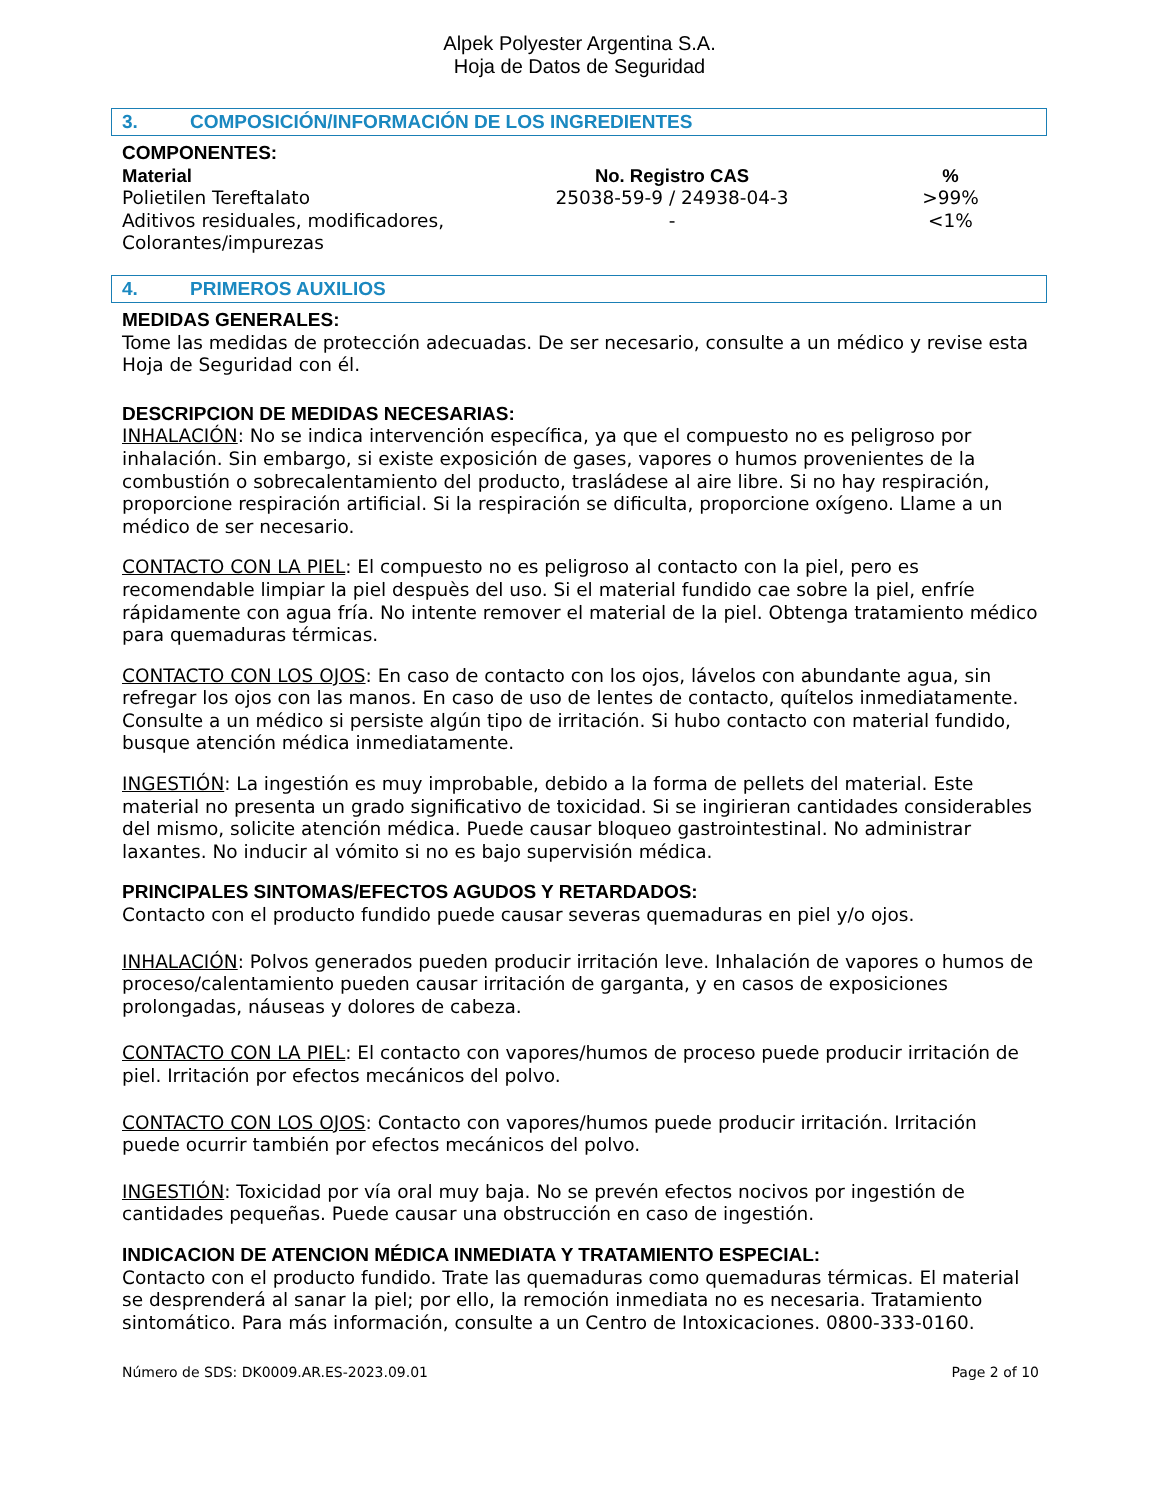Alpek Polyester Argentina S.A.
Hoja de Datos de Seguridad
3. COMPOSICIÓN/INFORMACIÓN DE LOS INGREDIENTES
COMPONENTES:
| Material | No. Registro CAS | % |
| --- | --- | --- |
| Polietilen Tereftalato | 25038-59-9 / 24938-04-3 | >99% |
| Aditivos residuales, modificadores, Colorantes/impurezas | - | <1% |
4. PRIMEROS AUXILIOS
MEDIDAS GENERALES:
Tome las medidas de protección adecuadas. De ser necesario, consulte a un médico y revise esta Hoja de Seguridad con él.
DESCRIPCION DE MEDIDAS NECESARIAS:
INHALACIÓN: No se indica intervención específica, ya que el compuesto no es peligroso por inhalación. Sin embargo, si existe exposición de gases, vapores o humos provenientes de la combustión o sobrecalentamiento del producto, trasládese al aire libre. Si no hay respiración, proporcione respiración artificial. Si la respiración se dificulta, proporcione oxígeno. Llame a un médico de ser necesario.
CONTACTO CON LA PIEL: El compuesto no es peligroso al contacto con la piel, pero es recomendable limpiar la piel despuès del uso. Si el material fundido cae sobre la piel, enfríe rápidamente con agua fría. No intente remover el material de la piel. Obtenga tratamiento médico para quemaduras térmicas.
CONTACTO CON LOS OJOS: En caso de contacto con los ojos, lávelos con abundante agua, sin refregar los ojos con las manos. En caso de uso de lentes de contacto, quítelos inmediatamente. Consulte a un médico si persiste algún tipo de irritación. Si hubo contacto con material fundido, busque atención médica inmediatamente.
INGESTIÓN: La ingestión es muy improbable, debido a la forma de pellets del material. Este material no presenta un grado significativo de toxicidad. Si se ingirieran cantidades considerables del mismo, solicite atención médica. Puede causar bloqueo gastrointestinal. No administrar laxantes. No inducir al vómito si no es bajo supervisión médica.
PRINCIPALES SINTOMAS/EFECTOS AGUDOS Y RETARDADOS:
Contacto con el producto fundido puede causar severas quemaduras en piel y/o ojos.
INHALACIÓN: Polvos generados pueden producir irritación leve. Inhalación de vapores o humos de proceso/calentamiento pueden causar irritación de garganta, y en casos de exposiciones prolongadas, náuseas y dolores de cabeza.
CONTACTO CON LA PIEL: El contacto con vapores/humos de proceso puede producir irritación de piel. Irritación por efectos mecánicos del polvo.
CONTACTO CON LOS OJOS: Contacto con vapores/humos puede producir irritación. Irritación puede ocurrir también por efectos mecánicos del polvo.
INGESTIÓN: Toxicidad por vía oral muy baja. No se prevén efectos nocivos por ingestión de cantidades pequeñas. Puede causar una obstrucción en caso de ingestión.
INDICACION DE ATENCION MÉDICA INMEDIATA Y TRATAMIENTO ESPECIAL:
Contacto con el producto fundido. Trate las quemaduras como quemaduras térmicas. El material se desprenderá al sanar la piel; por ello, la remoción inmediata no es necesaria. Tratamiento sintomático. Para más información, consulte a un Centro de Intoxicaciones. 0800-333-0160.
Número de SDS: DK0009.AR.ES-2023.09.01 Page 2 of 10